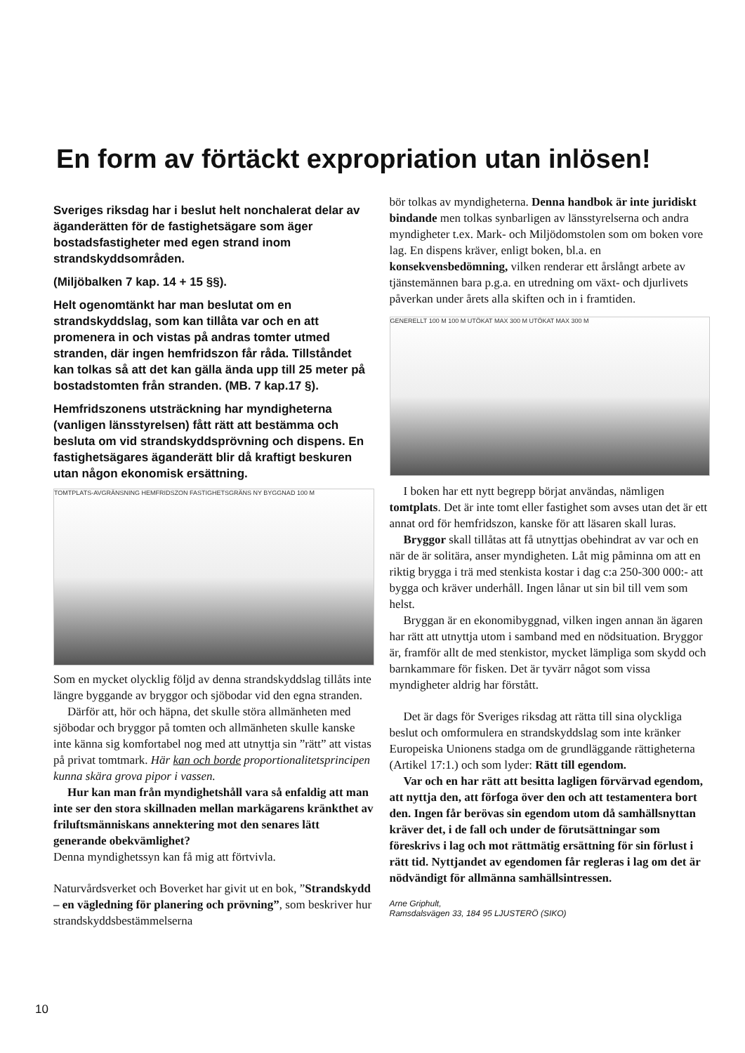En form av förtäckt expropriation utan inlösen!
Sveriges riksdag har i beslut helt nonchalerat delar av äganderätten för de fastighetsägare som äger bostadsfastigheter med egen strand inom strandskyddsområden.
(Miljöbalken 7 kap. 14 + 15 §§).
Helt ogenomtänkt har man beslutat om en strandskyddslag, som kan tillåta var och en att promenera in och vistas på andras tomter utmed stranden, där ingen hemfridszon får råda. Tillståndet kan tolkas så att det kan gälla ända upp till 25 meter på bostadstomten från stranden. (MB. 7 kap.17 §).
Hemfridszonens utsträckning har myndigheterna (vanligen länsstyrelsen) fått rätt att bestämma och besluta om vid strandskyddsprövning och dispens. En fastighetsägares äganderätt blir då kraftigt beskuren utan någon ekonomisk ersättning.
TOMTPLATS-AVGRÄNSNING HEMFRIDSZON FASTIGHETSGRÄNS NY BYGGNAD 100 M
Som en mycket olycklig följd av denna strandskyddslag tillåts inte längre byggande av bryggor och sjöbodar vid den egna stranden.
Därför att, hör och häpna, det skulle störa allmänheten med sjöbodar och bryggor på tomten och allmänheten skulle kanske inte känna sig komfortabel nog med att utnyttja sin ”rätt” att vistas på privat tomtmark. Här kan och borde proportionalitetsprincipen kunna skära grova pipor i vassen.
Hur kan man från myndighetshåll vara så enfaldig att man inte ser den stora skillnaden mellan markägarens kränkthet av friluftsmänniskans annektering mot den senares lätt generande obekvämlighet?
Denna myndighetssyn kan få mig att förtvivla.
Naturvårdsverket och Boverket har givit ut en bok, ”Strandskydd – en vägledning för planering och prövning”, som beskriver hur strandskyddsbestämmelserna
bör tolkas av myndigheterna. Denna handbok är inte juridiskt bindande men tolkas synbarligen av länsstyrelserna och andra myndigheter t.ex. Mark- och Miljödomstolen som om boken vore lag. En dispens kräver, enligt boken, bl.a. en konsekvensbedömning, vilken renderar ett årslångt arbete av tjänstemännen bara p.g.a. en utredning om växt- och djurlivets påverkan under årets alla skiften och in i framtiden.
GENERELLT 100 M 100 M UTÖKAT MAX 300 M UTÖKAT MAX 300 M
I boken har ett nytt begrepp börjat användas, nämligen tomtplats. Det är inte tomt eller fastighet som avses utan det är ett annat ord för hemfridszon, kanske för att läsaren skall luras.
Bryggor skall tillåtas att få utnyttjas obehindrat av var och en när de är solitära, anser myndigheten. Låt mig påminna om att en riktig brygga i trä med stenkista kostar i dag c:a 250-300 000:- att bygga och kräver underhåll. Ingen lånar ut sin bil till vem som helst.
Bryggan är en ekonomibyggnad, vilken ingen annan än ägaren har rätt att utnyttja utom i samband med en nödsituation. Bryggor är, framför allt de med stenkistor, mycket lämpliga som skydd och barnkammare för fisken. Det är tyvärr något som vissa myndigheter aldrig har förstått.
Det är dags för Sveriges riksdag att rätta till sina olyckliga beslut och omformulera en strandskyddslag som inte kränker Europeiska Unionens stadga om de grundläggande rättigheterna (Artikel 17:1.) och som lyder: Rätt till egendom.
Var och en har rätt att besitta lagligen förvärvad egendom, att nyttja den, att förfoga över den och att testamentera bort den. Ingen får berövas sin egendom utom då samhällsnyttan kräver det, i de fall och under de förutsättningar som föreskrivs i lag och mot rättmätig ersättning för sin förlust i rätt tid. Nyttjandet av egendomen får regleras i lag om det är nödvändigt för allmänna samhällsintressen.
Arne Griphult,
Ramsdalsvägen 33, 184 95 LJUSTERÖ (SIKO)
10